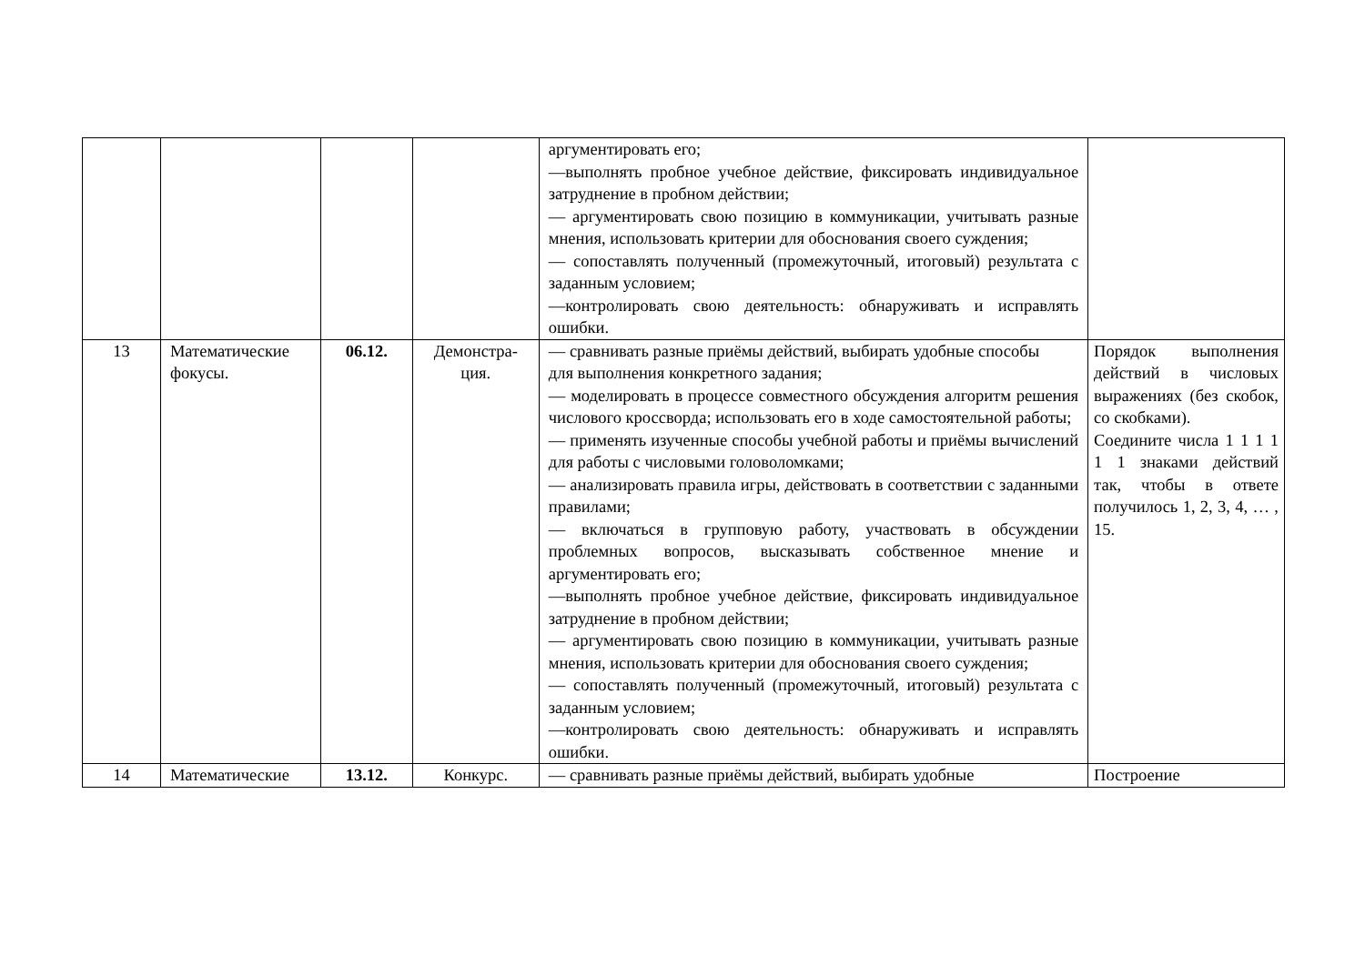| | | | | аргументировать его; —выполнять пробное учебное действие, фиксировать индивидуальное затруднение в пробном действии; — аргументировать свою позицию в коммуникации, учитывать разные мнения, использовать критерии для обоснования своего суждения; — сопоставлять полученный (промежуточный, итоговый) результата с заданным условием; —контролировать свою деятельность: обнаруживать и исправлять ошибки. | |
| 13 | Математические фокусы. | 06.12. | Демонстра- ция. | — сравнивать разные приёмы действий, выбирать удобные способы для выполнения конкретного задания; — моделировать в процессе совместного обсуждения алгоритм решения числового кроссворда; использовать его в ходе самостоятельной работы; — применять изученные способы учебной работы и приёмы вычислений для работы с числовыми головоломками; — анализировать правила игры, действовать в соответствии с заданными правилами; — включаться в групповую работу, участвовать в обсуждении проблемных вопросов, высказывать собственное мнение и аргументировать его; —выполнять пробное учебное действие, фиксировать индивидуальное затруднение в пробном действии; — аргументировать свою позицию в коммуникации, учитывать разные мнения, использовать критерии для обоснования своего суждения; — сопоставлять полученный (промежуточный, итоговый) результата с заданным условием; —контролировать свою деятельность: обнаруживать и исправлять ошибки. | Порядок выполнения действий в числовых выражениях (без скобок, со скобками). Соедините числа 1 1 1 1 1 1 знаками действий так, чтобы в ответе получилось 1, 2, 3, 4, … , 15. |
| 14 | Математические | 13.12. | Конкурс. | — сравнивать разные приёмы действий, выбирать удобные | Построение |